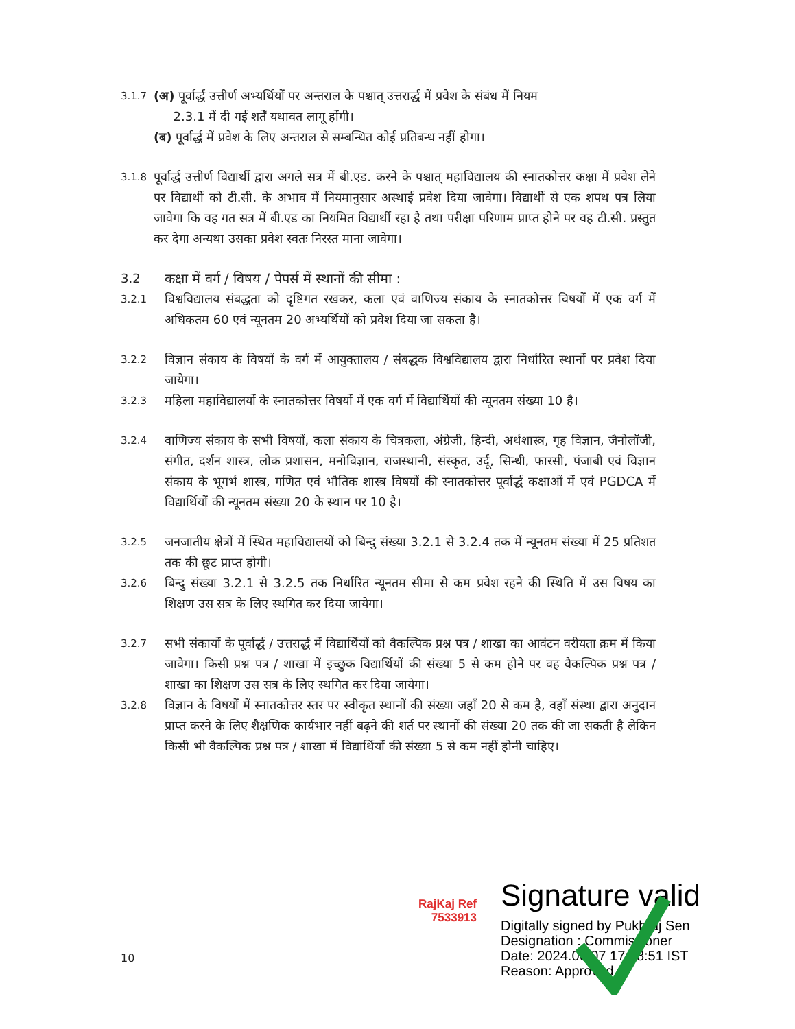3.1.7
(अ) पूर्वार्द्ध उत्तीर्ण अभ्यर्थियों पर अन्तराल के पश्चात् उत्तरार्द्ध में प्रवेश के संबंध में नियम
2.3.1 में दी गई शर्तें यथावत लागू होंगी।
(ब) पूर्वार्द्ध में प्रवेश के लिए अन्तराल से सम्बन्धित कोई प्रतिबन्ध नहीं होगा।
3.1.8
पूर्वार्द्ध उत्तीर्ण विद्यार्थी द्वारा अगले सत्र में बी.एड. करने के पश्चात् महाविद्यालय की स्नातकोत्तर कक्षा में प्रवेश लेने पर विद्यार्थी को टी.सी. के अभाव में नियमानुसार अस्थाई प्रवेश दिया जावेगा। विद्यार्थी से एक शपथ पत्र लिया जावेगा कि वह गत सत्र में बी.एड का नियमित विद्यार्थी रहा है तथा परीक्षा परिणाम प्राप्त होने पर वह टी.सी. प्रस्तुत कर देगा अन्यथा उसका प्रवेश स्वतः निरस्त माना जावेगा।
3.2 कक्षा में वर्ग / विषय / पेपर्स में स्थानों की सीमा :
3.2.1
विश्वविद्यालय संबद्धता को दृष्टिगत रखकर, कला एवं वाणिज्य संकाय के स्नातकोत्तर विषयों में एक वर्ग में अधिकतम 60 एवं न्यूनतम 20 अभ्यर्थियों को प्रवेश दिया जा सकता है।
3.2.2
विज्ञान संकाय के विषयों के वर्ग में आयुक्तालय / संबद्धक विश्वविद्यालय द्वारा निर्धारित स्थानों पर प्रवेश दिया जायेगा।
3.2.3
महिला महाविद्यालयों के स्नातकोत्तर विषयों में एक वर्ग में विद्यार्थियों की न्यूनतम संख्या 10 है।
3.2.4
वाणिज्य संकाय के सभी विषयों, कला संकाय के चित्रकला, अंग्रेजी, हिन्दी, अर्थशास्त्र, गृह विज्ञान, जैनोलॉजी, संगीत, दर्शन शास्त्र, लोक प्रशासन, मनोविज्ञान, राजस्थानी, संस्कृत, उर्दू, सिन्धी, फारसी, पंजाबी एवं विज्ञान संकाय के भूगर्भ शास्त्र, गणित एवं भौतिक शास्त्र विषयों की स्नातकोत्तर पूर्वार्द्ध कक्षाओं में एवं PGDCA में विद्यार्थियों की न्यूनतम संख्या 20 के स्थान पर 10 है।
3.2.5
जनजातीय क्षेत्रों में स्थित महाविद्यालयों को बिन्दु संख्या 3.2.1 से 3.2.4 तक में न्यूनतम संख्या में 25 प्रतिशत तक की छूट प्राप्त होगी।
3.2.6
बिन्दु संख्या 3.2.1 से 3.2.5 तक निर्धारित न्यूनतम सीमा से कम प्रवेश रहने की स्थिति में उस विषय का शिक्षण उस सत्र के लिए स्थगित कर दिया जायेगा।
3.2.7
सभी संकायों के पूर्वार्द्ध / उत्तरार्द्ध में विद्यार्थियों को वैकल्पिक प्रश्न पत्र / शाखा का आवंटन वरीयता क्रम में किया जावेगा। किसी प्रश्न पत्र / शाखा में इच्छुक विद्यार्थियों की संख्या 5 से कम होने पर वह वैकल्पिक प्रश्न पत्र / शाखा का शिक्षण उस सत्र के लिए स्थगित कर दिया जायेगा।
3.2.8
विज्ञान के विषयों में स्नातकोत्तर स्तर पर स्वीकृत स्थानों की संख्या जहॉं 20 से कम है, वहॉं संस्था द्वारा अनुदान प्राप्त करने के लिए शैक्षणिक कार्यभार नहीं बढ़ने की शर्त पर स्थानों की संख्या 20 तक की जा सकती है लेकिन किसी भी वैकल्पिक प्रश्न पत्र / शाखा में विद्यार्थियों की संख्या 5 से कम नहीं होनी चाहिए।
RajKaj Ref
7533913
Signature valid
Digitally signed by Pukhraj Sen
Designation : Commissioner
Date: 2024.06.07 17:58:51 IST
Reason: Approved
10